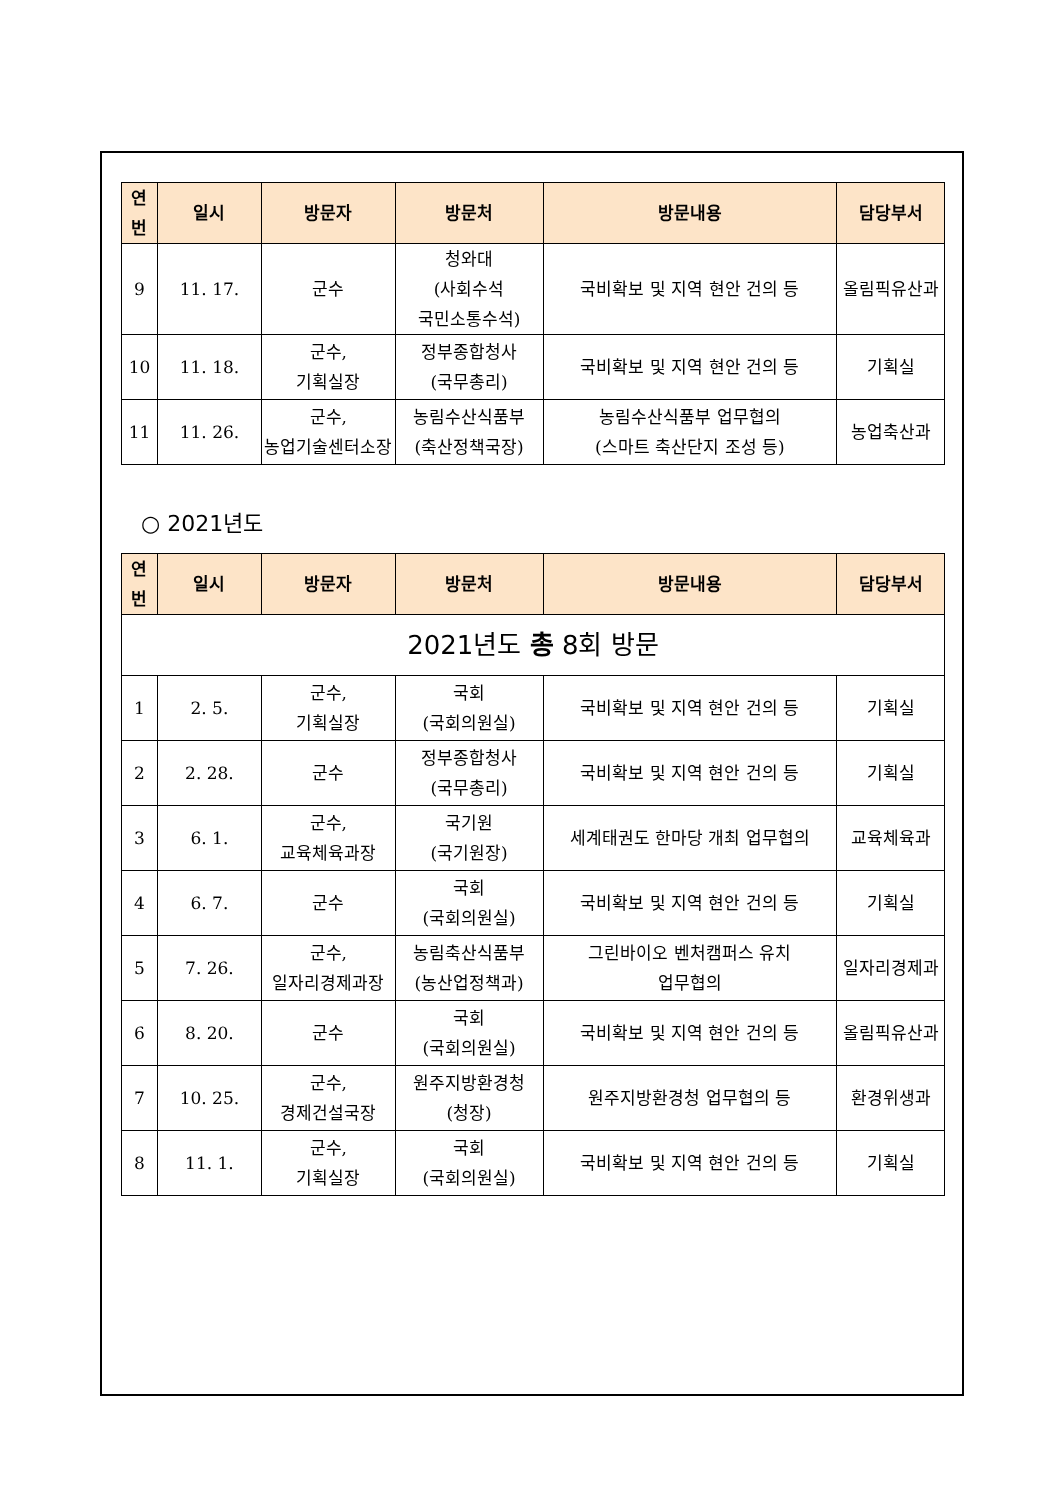| 연 번 | 일시 | 방문자 | 방문처 | 방문내용 | 담당부서 |
| --- | --- | --- | --- | --- | --- |
| 9 | 11. 17. | 군수 | 청와대 (사회수석 국민소통수석) | 국비확보 및 지역 현안 건의 등 | 올림픽유산과 |
| 10 | 11. 18. | 군수, 기획실장 | 정부종합청사 (국무총리) | 국비확보 및 지역 현안 건의 등 | 기획실 |
| 11 | 11. 26. | 군수, 농업기술센터소장 | 농림수산식품부 (축산정책국장) | 농림수산식품부 업무협의 (스마트 축산단지 조성 등) | 농업축산과 |
○ 2021년도
| 연 번 | 일시 | 방문자 | 방문처 | 방문내용 | 담당부서 |
| --- | --- | --- | --- | --- | --- |
| 2021년도 총 8회 방문 | | | | | |
| 1 | 2. 5. | 군수, 기획실장 | 국회 (국회의원실) | 국비확보 및 지역 현안 건의 등 | 기획실 |
| 2 | 2. 28. | 군수 | 정부종합청사 (국무총리) | 국비확보 및 지역 현안 건의 등 | 기획실 |
| 3 | 6. 1. | 군수, 교육체육과장 | 국기원 (국기원장) | 세계태권도 한마당 개최 업무협의 | 교육체육과 |
| 4 | 6. 7. | 군수 | 국회 (국회의원실) | 국비확보 및 지역 현안 건의 등 | 기획실 |
| 5 | 7. 26. | 군수, 일자리경제과장 | 농림축산식품부 (농산업정책과) | 그린바이오 벤처캠퍼스 유치 업무협의 | 일자리경제과 |
| 6 | 8. 20. | 군수 | 국회 (국회의원실) | 국비확보 및 지역 현안 건의 등 | 올림픽유산과 |
| 7 | 10. 25. | 군수, 경제건설국장 | 원주지방환경청 (청장) | 원주지방환경청 업무협의 등 | 환경위생과 |
| 8 | 11. 1. | 군수, 기획실장 | 국회 (국회의원실) | 국비확보 및 지역 현안 건의 등 | 기획실 |